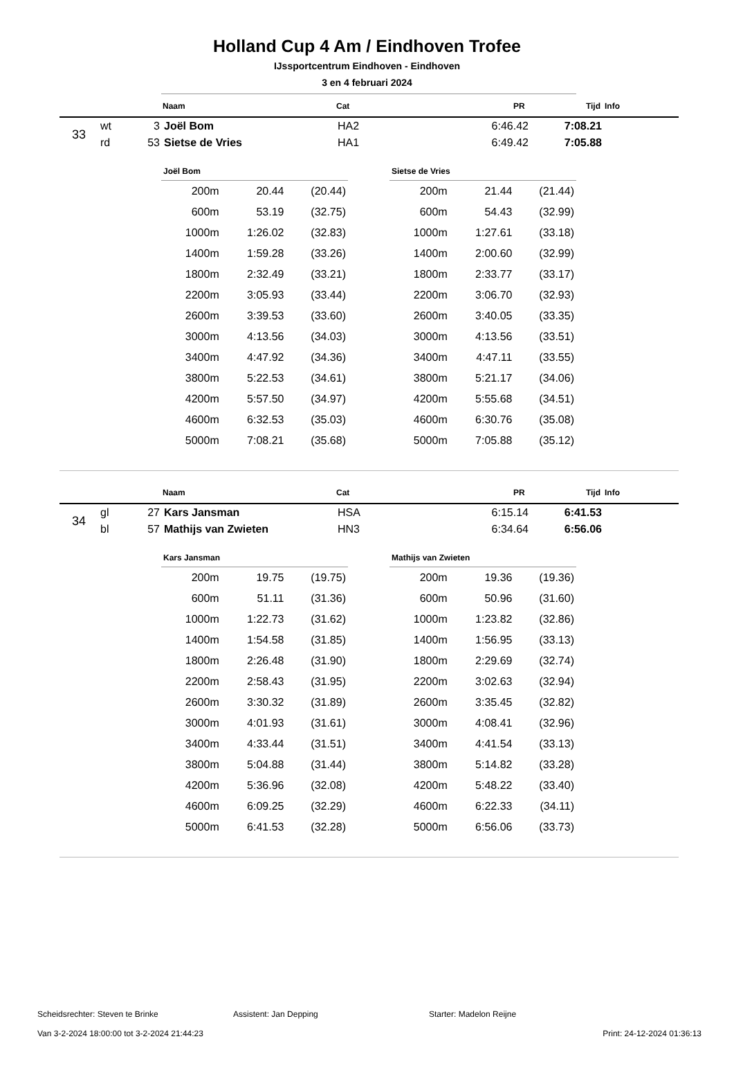Holland Cup 4 Am / Eindhoven Trofee
IJssportcentrum Eindhoven - Eindhoven
3 en 4 februari 2024
| | Naam | Cat | PR | Tijd | Info |
| 33 | wt | 3 | Joël Bom | HA2 | 6:46.42 | 7:08.21 | |
| | rd | 53 | Sietse de Vries | HA1 | 6:49.42 | 7:05.88 | |
| Joël Bom | | |
| --- | --- | --- |
| 200m | 20.44 | (20.44) |
| 600m | 53.19 | (32.75) |
| 1000m | 1:26.02 | (32.83) |
| 1400m | 1:59.28 | (33.26) |
| 1800m | 2:32.49 | (33.21) |
| 2200m | 3:05.93 | (33.44) |
| 2600m | 3:39.53 | (33.60) |
| 3000m | 4:13.56 | (34.03) |
| 3400m | 4:47.92 | (34.36) |
| 3800m | 5:22.53 | (34.61) |
| 4200m | 5:57.50 | (34.97) |
| 4600m | 6:32.53 | (35.03) |
| 5000m | 7:08.21 | (35.68) |
| Sietse de Vries | | |
| --- | --- | --- |
| 200m | 21.44 | (21.44) |
| 600m | 54.43 | (32.99) |
| 1000m | 1:27.61 | (33.18) |
| 1400m | 2:00.60 | (32.99) |
| 1800m | 2:33.77 | (33.17) |
| 2200m | 3:06.70 | (32.93) |
| 2600m | 3:40.05 | (33.35) |
| 3000m | 4:13.56 | (33.51) |
| 3400m | 4:47.11 | (33.55) |
| 3800m | 5:21.17 | (34.06) |
| 4200m | 5:55.68 | (34.51) |
| 4600m | 6:30.76 | (35.08) |
| 5000m | 7:05.88 | (35.12) |
| | Naam | Cat | PR | Tijd | Info |
| 34 | gl | 27 | Kars Jansman | HSA | 6:15.14 | 6:41.53 | |
| | bl | 57 | Mathijs van Zwieten | HN3 | 6:34.64 | 6:56.06 | |
| Kars Jansman | | |
| --- | --- | --- |
| 200m | 19.75 | (19.75) |
| 600m | 51.11 | (31.36) |
| 1000m | 1:22.73 | (31.62) |
| 1400m | 1:54.58 | (31.85) |
| 1800m | 2:26.48 | (31.90) |
| 2200m | 2:58.43 | (31.95) |
| 2600m | 3:30.32 | (31.89) |
| 3000m | 4:01.93 | (31.61) |
| 3400m | 4:33.44 | (31.51) |
| 3800m | 5:04.88 | (31.44) |
| 4200m | 5:36.96 | (32.08) |
| 4600m | 6:09.25 | (32.29) |
| 5000m | 6:41.53 | (32.28) |
| Mathijs van Zwieten | | |
| --- | --- | --- |
| 200m | 19.36 | (19.36) |
| 600m | 50.96 | (31.60) |
| 1000m | 1:23.82 | (32.86) |
| 1400m | 1:56.95 | (33.13) |
| 1800m | 2:29.69 | (32.74) |
| 2200m | 3:02.63 | (32.94) |
| 2600m | 3:35.45 | (32.82) |
| 3000m | 4:08.41 | (32.96) |
| 3400m | 4:41.54 | (33.13) |
| 3800m | 5:14.82 | (33.28) |
| 4200m | 5:48.22 | (33.40) |
| 4600m | 6:22.33 | (34.11) |
| 5000m | 6:56.06 | (33.73) |
Scheidsrechter: Steven te Brinke Assistent: Jan Depping Starter: Madelon Reijne
Van 3-2-2024 18:00:00 tot 3-2-2024 21:44:23 Print: 24-12-2024 01:36:13